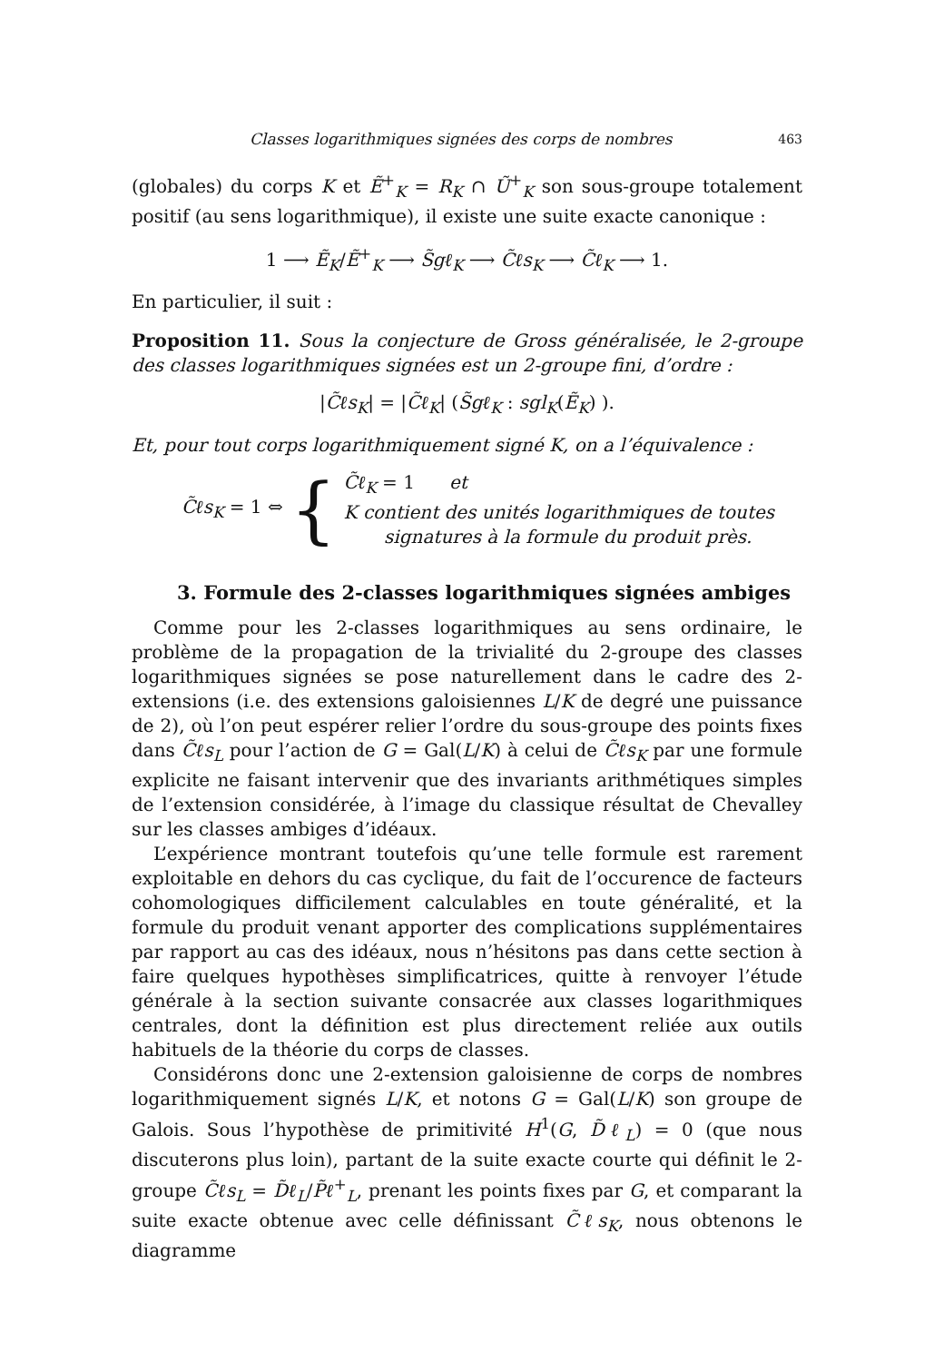Classes logarithmiques signées des corps de nombres 463
(globales) du corps K et Ẽ<sup>+</sup><sub>K</sub> = R<sub>K</sub> ∩ Ũ<sup>+</sup><sub>K</sub> son sous-groupe totalement positif (au sens logarithmique), il existe une suite exacte canonique :
1 ⟶ Ẽ<sub>K</sub>/Ẽ<sup>+</sup><sub>K</sub> ⟶ S̃gℓ<sub>K</sub> ⟶ C̃ℓs<sub>K</sub> ⟶ C̃ℓ<sub>K</sub> ⟶ 1.
En particulier, il suit :
Proposition 11. Sous la conjecture de Gross généralisée, le 2-groupe des classes logarithmiques signées est un 2-groupe fini, d’ordre :
|C̃ℓs<sub>K</sub>| = |C̃ℓ<sub>K</sub>| (S̃gℓ<sub>K</sub> : sgl<sub>K</sub>(Ẽ<sub>K</sub>) ).
Et, pour tout corps logarithmiquement signé K, on a l’équivalence :
C̃ℓs<sub>K</sub> = 1 ⇔ {
C̃ℓ<sub>K</sub> = 1 et
K contient des unités logarithmiques de toutes
signatures à la formule du produit près.
3. Formule des 2-classes logarithmiques signées ambiges
Comme pour les 2-classes logarithmiques au sens ordinaire, le problème de la propagation de la trivialité du 2-groupe des classes logarithmiques signées se pose naturellement dans le cadre des 2-extensions (i.e. des extensions galoisiennes L/K de degré une puissance de 2), où l’on peut espérer relier l’ordre du sous-groupe des points fixes dans C̃ℓs<sub>L</sub> pour l’action de G = Gal(L/K) à celui de C̃ℓs<sub>K</sub> par une formule explicite ne faisant intervenir que des invariants arithmétiques simples de l’extension considérée, à l’image du classique résultat de Chevalley sur les classes ambiges d’idéaux.
L’expérience montrant toutefois qu’une telle formule est rarement exploitable en dehors du cas cyclique, du fait de l’occurence de facteurs cohomologiques difficilement calculables en toute généralité, et la formule du produit venant apporter des complications supplémentaires par rapport au cas des idéaux, nous n’hésitons pas dans cette section à faire quelques hypothèses simplificatrices, quitte à renvoyer l’étude générale à la section suivante consacrée aux classes logarithmiques centrales, dont la définition est plus directement reliée aux outils habituels de la théorie du corps de classes.
Considérons donc une 2-extension galoisienne de corps de nombres logarithmiquement signés L/K, et notons G = Gal(L/K) son groupe de Galois. Sous l’hypothèse de primitivité H<sup>1</sup>(G, D̃ℓ<sub>L</sub>) = 0 (que nous discuterons plus loin), partant de la suite exacte courte qui définit le 2-groupe C̃ℓs<sub>L</sub> = D̃ℓ<sub>L</sub>/P̃ℓ<sup>+</sup><sub>L</sub>, prenant les points fixes par G, et comparant la suite exacte obtenue avec celle définissant C̃ℓs<sub>K</sub>, nous obtenons le diagramme